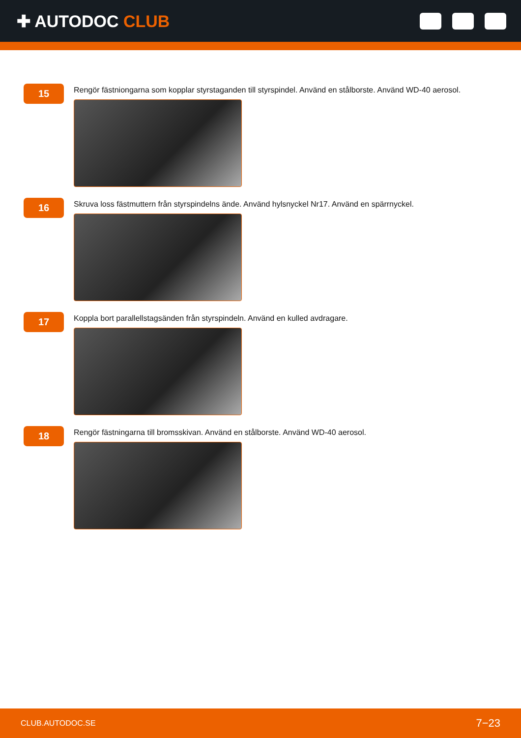✚ AUTODOC CLUB
15
Rengör fästniongarna som kopplar styrstaganden till styrspindel. Använd en stålborste. Använd WD-40 aerosol.
16
Skruva loss fästmuttern från styrspindelns ände. Använd hylsnyckel Nr17. Använd en spärrnyckel.
17
Koppla bort parallellstagsänden från styrspindeln. Använd en kulled avdragare.
18
Rengör fästningarna till bromsskivan. Använd en stålborste. Använd WD-40 aerosol.
CLUB.AUTODOC.SE 7−23